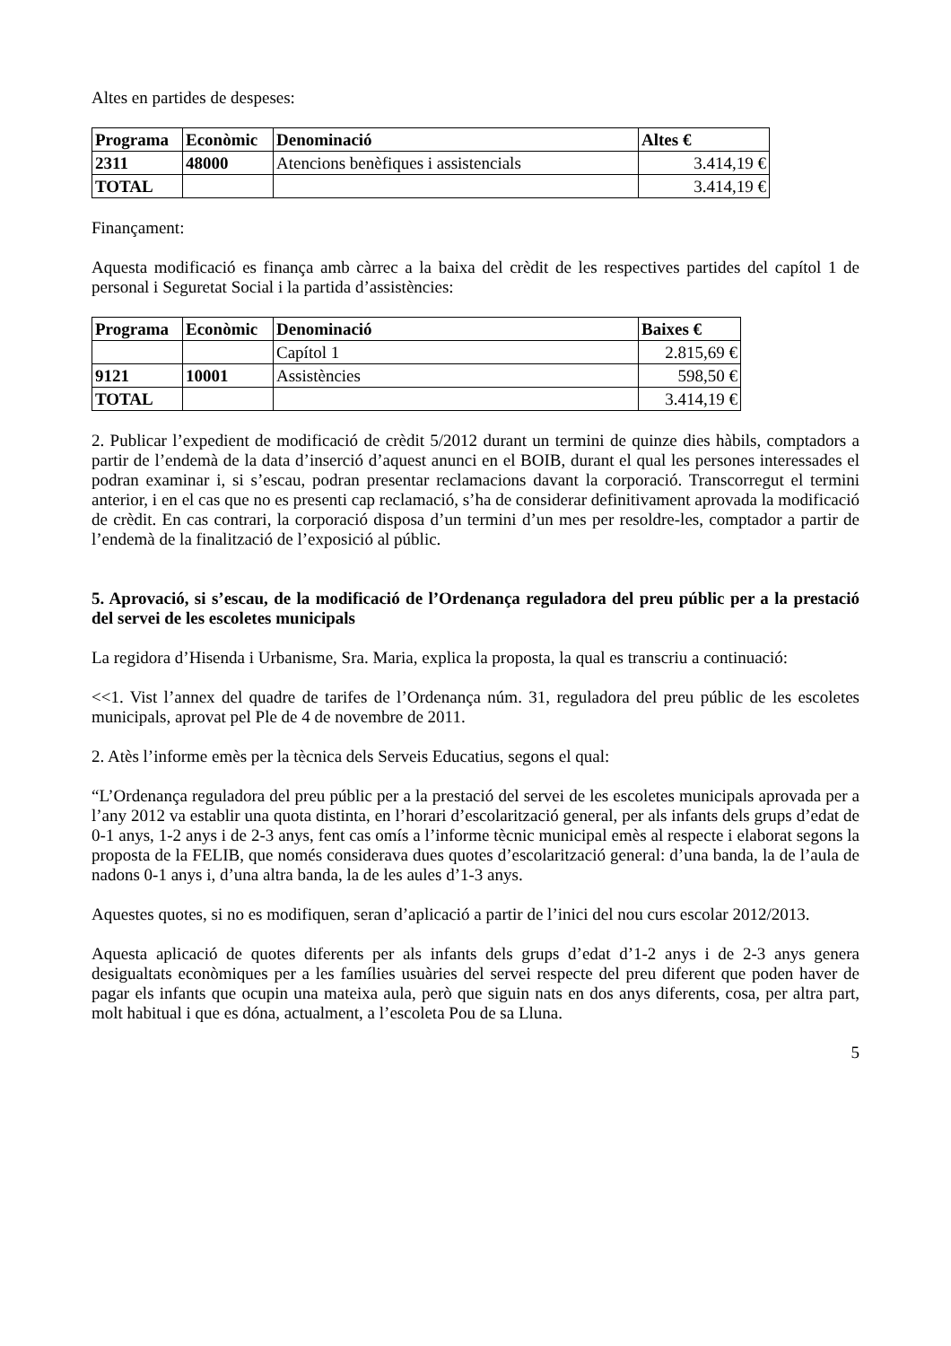Altes en partides de despeses:
| Programa | Econòmic | Denominació | Altes € |
| --- | --- | --- | --- |
| 2311 | 48000 | Atencions benèfiques i assistencials | 3.414,19 € |
| TOTAL | | | 3.414,19 € |
Finançament:
Aquesta modificació es finança amb càrrec a la baixa del crèdit de les respectives partides del capítol 1 de personal i Seguretat Social i la partida d’assistències:
| Programa | Econòmic | Denominació | Baixes € |
| --- | --- | --- | --- |
| | | Capítol 1 | 2.815,69 € |
| 9121 | 10001 | Assistències | 598,50 € |
| TOTAL | | | 3.414,19 € |
2. Publicar l’expedient de modificació de crèdit 5/2012 durant un termini de quinze dies hàbils, comptadors a partir de l’endemà de la data d’inserció d’aquest anunci en el BOIB, durant el qual les persones interessades el podran examinar i, si s’escau, podran presentar reclamacions davant la corporació. Transcorregut el termini anterior, i en el cas que no es presenti cap reclamació, s’ha de considerar definitivament aprovada la modificació de crèdit. En cas contrari, la corporació disposa d’un termini d’un mes per resoldre-les, comptador a partir de l’endemà de la finalització de l’exposició al públic.
5. Aprovació, si s’escau, de la modificació de l’Ordenança reguladora del preu públic per a la prestació del servei de les escoletes municipals
La regidora d’Hisenda i Urbanisme, Sra. Maria, explica la proposta, la qual es transcriu a continuació:
<<1. Vist l’annex del quadre de tarifes de l’Ordenança núm. 31, reguladora del preu públic de les escoletes municipals, aprovat pel Ple de 4 de novembre de 2011.
2. Atès l’informe emès per la tècnica dels Serveis Educatius, segons el qual:
“L’Ordenança reguladora del preu públic per a la prestació del servei de les escoletes municipals aprovada per a l’any 2012 va establir una quota distinta, en l’horari d’escolarització general, per als infants dels grups d’edat de 0-1 anys, 1-2 anys i de 2-3 anys, fent cas omís a l’informe tècnic municipal emès al respecte i elaborat segons la proposta de la FELIB, que només considerava dues quotes d’escolarització general: d’una banda, la de l’aula de nadons 0-1 anys i, d’una altra banda, la de les aules d’1-3 anys.
Aquestes quotes, si no es modifiquen, seran d’aplicació a partir de l’inici del nou curs escolar 2012/2013.
Aquesta aplicació de quotes diferents per als infants dels grups d’edat d’1-2 anys i de 2-3 anys genera desigualtats econòmiques per a les famílies usuàries del servei respecte del preu diferent que poden haver de pagar els infants que ocupin una mateixa aula, però que siguin nats en dos anys diferents, cosa, per altra part, molt habitual i que es dóna, actualment, a l’escoleta Pou de sa Lluna.
5